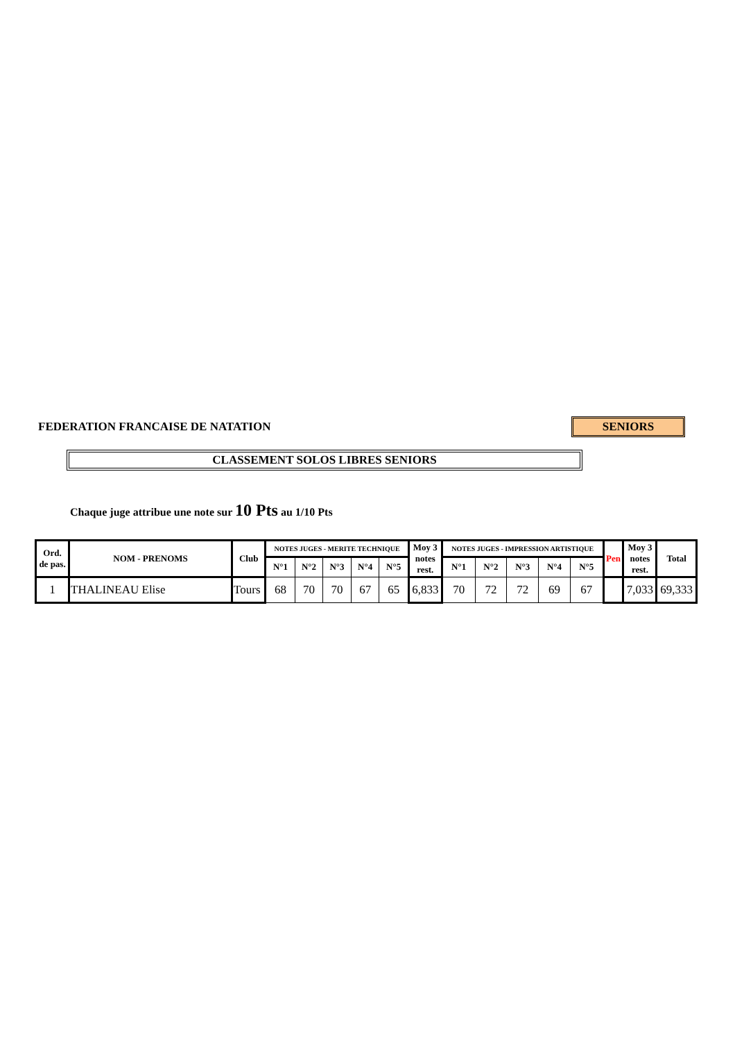FEDERATION FRANCAISE DE NATATION
SENIORS
CLASSEMENT SOLOS LIBRES SENIORS
Chaque juge attribue une note sur 10 Pts au 1/10 Pts
| Ord. de pas. | NOM - PRENOMS | Club | NOTES JUGES - MERITE TECHNIQUE | | | | | Moy 3 notes rest. | NOTES JUGES - IMPRESSION ARTISTIQUE | | | | | Pen | Moy 3 notes rest. | Total |
| --- | --- | --- | --- | --- | --- | --- | --- | --- | --- | --- | --- | --- | --- | --- | --- | --- |
| | | | N°1 | N°2 | N°3 | N°4 | N°5 | | N°1 | N°2 | N°3 | N°4 | N°5 | | | |
| 1 | THALINEAU Elise | Tours | 68 | 70 | 70 | 67 | 65 | 6,833 | 70 | 72 | 72 | 69 | 67 | | 7,033 | 69,333 |